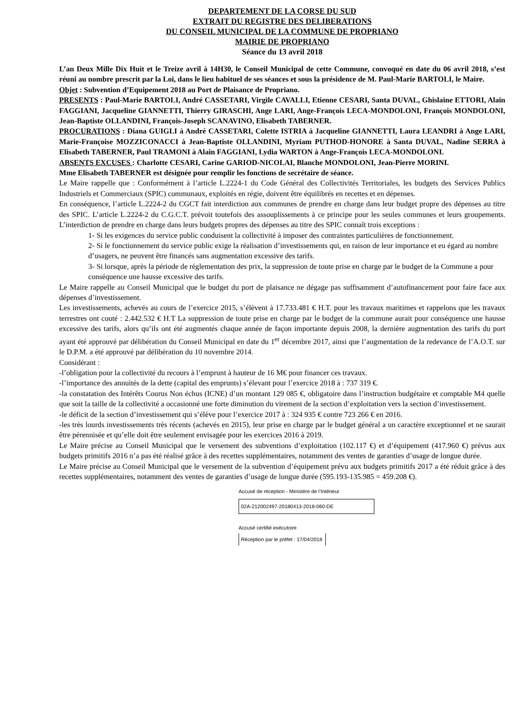DEPARTEMENT DE LA CORSE DU SUD
EXTRAIT DU REGISTRE DES DELIBERATIONS
DU CONSEIL MUNICIPAL DE LA COMMUNE DE PROPRIANO
MAIRIE DE PROPRIANO
Séance du 13 avril 2018
L’an Deux Mille Dix Huit et le Treize avril à 14H30, le Conseil Municipal de cette Commune, convoqué en date du 06 avril 2018, s’est réuni au nombre prescrit par la Loi, dans le lieu habituel de ses séances et sous la présidence de M. Paul-Marie BARTOLI, le Maire.
Objet : Subvention d’Equipement 2018 au Port de Plaisance de Propriano.
PRESENTS : Paul-Marie BARTOLI, André CASSETARI, Virgile CAVALLI, Etienne CESARI, Santa DUVAL, Ghislaine ETTORI, Alain FAGGIANI, Jacqueline GIANNETTI, Thierry GIRASCHI, Ange LARI, Ange-François LECA-MONDOLONI, François MONDOLONI, Jean-Baptiste OLLANDINI, François-Joseph SCANAVINO, Elisabeth TABERNER.
PROCURATIONS : Diana GUIGLI à André CASSETARI, Colette ISTRIA à Jacqueline GIANNETTI, Laura LEANDRI à Ange LARI, Marie-Françoise MOZZICONACCI à Jean-Baptiste OLLANDINI, Myriam PUTHOD-HONORE à Santa DUVAL, Nadine SERRA à Elisabeth TABERNER, Paul TRAMONI à Alain FAGGIANI, Lydia WARTON à Ange-François LECA-MONDOLONI.
ABSENTS EXCUSES : Charlotte CESARI, Carine GARIOD-NICOLAI, Blanche MONDOLONI, Jean-Pierre MORINI.
Mme Elisabeth TABERNER est désignée pour remplir les fonctions de secrétaire de séance.
Le Maire rappelle que : Conformément à l’article L.2224-1 du Code Général des Collectivités Territoriales, les budgets des Services Publics Industriels et Commerciaux (SPIC) communaux, exploités en régie, doivent être équilibrés en recettes et en dépenses.
En conséquence, l’article L.2224-2 du CGCT fait interdiction aux communes de prendre en charge dans leur budget propre des dépenses au titre des SPIC. L’article L.2224-2 du C.G.C.T. prévoit toutefois des assouplissements à ce principe pour les seules communes et leurs groupements. L’interdiction de prendre en charge dans leurs budgets propres des dépenses au titre des SPIC connaît trois exceptions :
1- Si les exigences du service public conduisent la collectivité à imposer des contraintes particulières de fonctionnement.
2- Si le fonctionnement du service public exige la réalisation d’investissements qui, en raison de leur importance et eu égard au nombre d’usagers, ne peuvent être financés sans augmentation excessive des tarifs.
3- Si lorsque, après la période de réglementation des prix, la suppression de toute prise en charge par le budget de la Commune a pour conséquence une hausse excessive des tarifs.
Le Maire rappelle au Conseil Municipal que le budget du port de plaisance ne dégage pas suffisamment d’autofinancement pour faire face aux dépenses d’investissement.
Les investissements, achevés au cours de l’exercice 2015, s’élèvent à 17.733.481 € H.T. pour les travaux maritimes et rappelons que les travaux terrestres ont couté : 2.442.532 € H.T La suppression de toute prise en charge par le budget de la commune aurait pour conséquence une hausse excessive des tarifs, alors qu’ils ont été augmentés chaque année de façon importante depuis 2008, la dernière augmentation des tarifs du port ayant été approuvé par délibération du Conseil Municipal en date du 1<sup>er</sup> décembre 2017, ainsi que l’augmentation de la redevance de l’A.O.T. sur le D.P.M. a été approuvé par délibération du 10 novembre 2014.
Considérant :
-l’obligation pour la collectivité du recours à l’emprunt à hauteur de 16 M€ pour financer ces travaux.
-l’importance des annuités de la dette (capital des emprunts) s’élevant pour l’exercice 2018 à : 737 319 €.
-la constatation des Intérêts Courus Non échus (ICNE) d’un montant 129 085 €, obligatoire dans l’instruction budgétaire et comptable M4 quelle que soit la taille de la collectivité a occasionné une forte diminution du virement de la section d’exploitation vers la section d’investissement.
-le déficit de la section d’investissement qui s’élève pour l’exercice 2017 à : 324 935 € contre 723 266 € en 2016.
-les très lourds investissements très récents (achevés en 2015), leur prise en charge par le budget général a un caractère exceptionnel et ne saurait être pérennisée et qu’elle doit être seulement envisagée pour les exercices 2016 à 2019.
Le Maire précise au Conseil Municipal que le versement des subventions d’exploitation (102.117 €) et d’équipement (417.960 €) prévus aux budgets primitifs 2016 n’a pas été réalisé grâce à des recettes supplémentaires, notamment des ventes de garanties d’usage de longue durée.
Le Maire précise au Conseil Municipal que le versement de la subvention d’équipement prévu aux budgets primitifs 2017 a été réduit grâce à des recettes supplémentaires, notamment des ventes de garanties d’usage de longue durée (595.193-135.985 = 459.208 €).
Accusé de réception - Ministère de l’Intérieur
02A-212002497-20180413-2018-060-DE
Accusé certifié exécutoire
Réception par le préfet : 17/04/2018